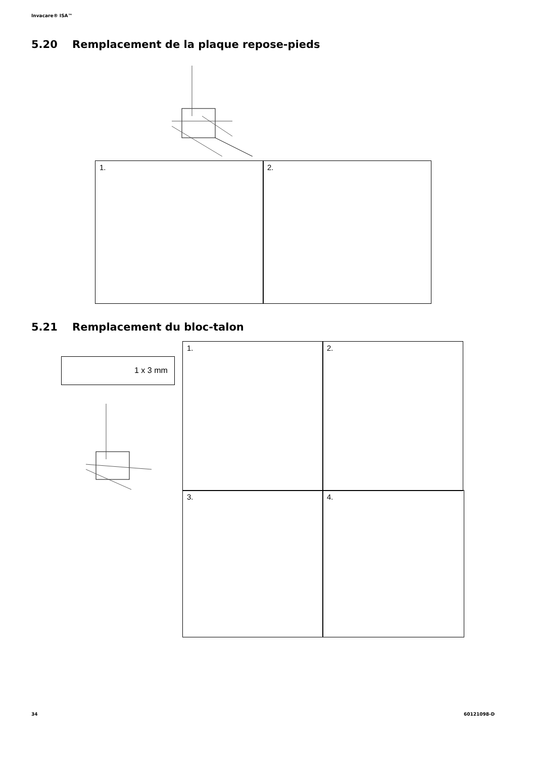Invacare® ISA™
5.20 Remplacement de la plaque repose-pieds
1. 2.
5.21 Remplacement du bloc-talon
1 x 3 mm
1. 2.
3. 4.
34 60121098-D